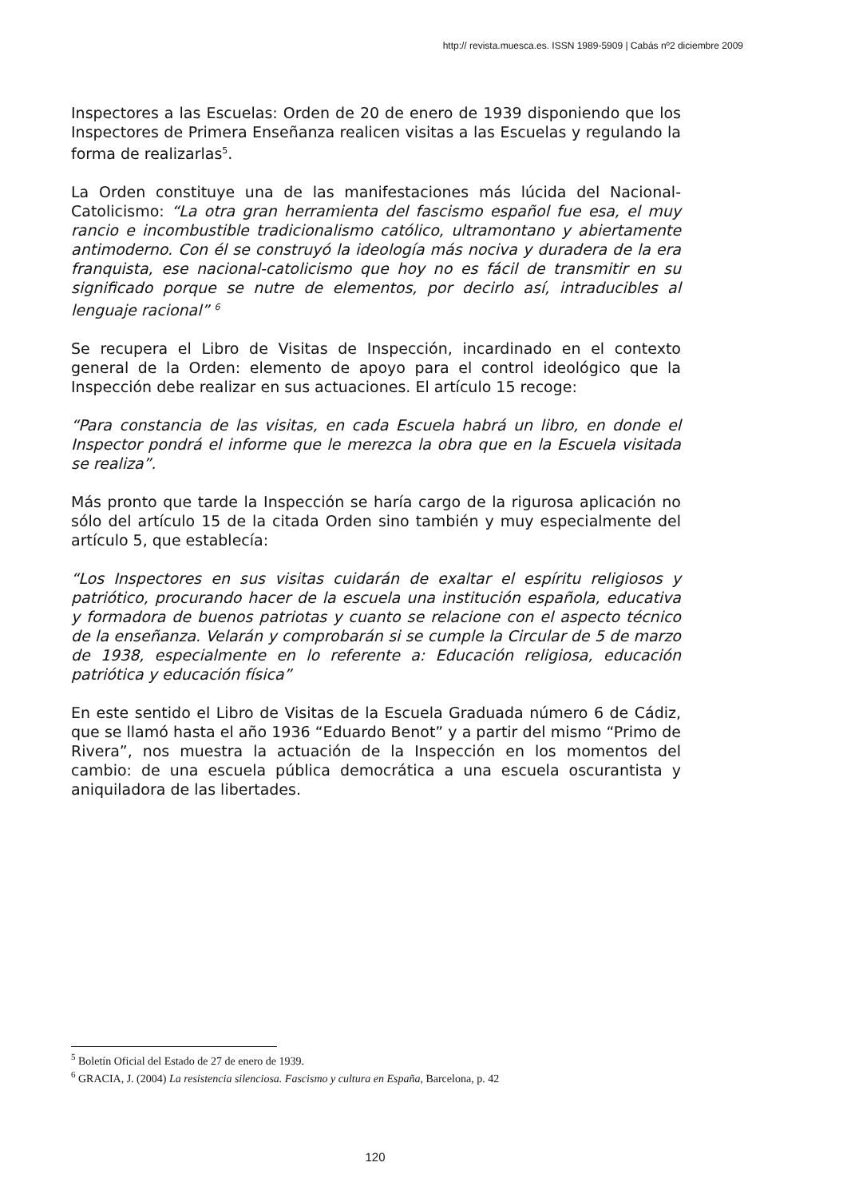http:// revista.muesca.es. ISSN 1989-5909 | Cabás nº2 diciembre 2009
Inspectores a las Escuelas: Orden de 20 de enero de 1939 disponiendo que los Inspectores de Primera Enseñanza realicen visitas a las Escuelas y regulando la forma de realizarlas<sup>5</sup>.
La Orden constituye una de las manifestaciones más lúcida del Nacional-Catolicismo: “La otra gran herramienta del fascismo español fue esa, el muy rancio e incombustible tradicionalismo católico, ultramontano y abiertamente antimoderno. Con él se construyó la ideología más nociva y duradera de la era franquista, ese nacional-catolicismo que hoy no es fácil de transmitir en su significado porque se nutre de elementos, por decirlo así, intraducibles al lenguaje racional” <sup>6</sup>
Se recupera el Libro de Visitas de Inspección, incardinado en el contexto general de la Orden: elemento de apoyo para el control ideológico que la Inspección debe realizar en sus actuaciones. El artículo 15 recoge:
“Para constancia de las visitas, en cada Escuela habrá un libro, en donde el Inspector pondrá el informe que le merezca la obra que en la Escuela visitada se realiza”.
Más pronto que tarde la Inspección se haría cargo de la rigurosa aplicación no sólo del artículo 15 de la citada Orden sino también y muy especialmente del artículo 5, que establecía:
“Los Inspectores en sus visitas cuidarán de exaltar el espíritu religiosos y patriótico, procurando hacer de la escuela una institución española, educativa y formadora de buenos patriotas y cuanto se relacione con el aspecto técnico de la enseñanza. Velarán y comprobarán si se cumple la Circular de 5 de marzo de 1938, especialmente en lo referente a: Educación religiosa, educación patriótica y educación física”
En este sentido el Libro de Visitas de la Escuela Graduada número 6 de Cádiz, que se llamó hasta el año 1936 “Eduardo Benot” y a partir del mismo “Primo de Rivera”, nos muestra la actuación de la Inspección en los momentos del cambio: de una escuela pública democrática a una escuela oscurantista y aniquiladora de las libertades.
<sup>5</sup> Boletín Oficial del Estado de 27 de enero de 1939.
<sup>6</sup> GRACIA, J. (2004) La resistencia silenciosa. Fascismo y cultura en España, Barcelona, p. 42
120